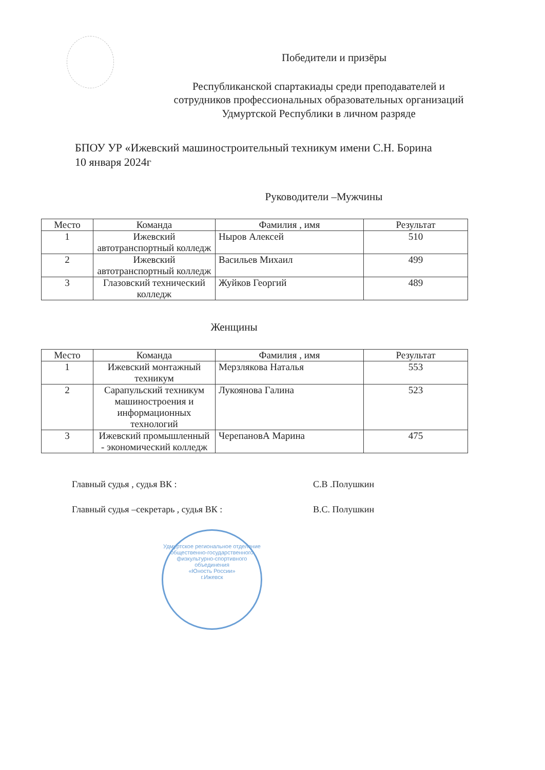Победители и призёры
Республиканской спартакиады среди преподавателей и
сотрудников профессиональных образовательных организаций
Удмуртской Республики в личном разряде
БПОУ УР «Ижевский машиностроительный техникум имени С.Н. Борина
10 января 2024г
Руководители –Мужчины
| Место | Команда | Фамилия , имя | Результат |
| --- | --- | --- | --- |
| 1 | Ижевский автотранспортный колледж | Ныров Алексей | 510 |
| 2 | Ижевский автотранспортный колледж | Васильев Михаил | 499 |
| 3 | Глазовский технический колледж | Жуйков Георгий | 489 |
Женщины
| Место | Команда | Фамилия , имя | Результат |
| --- | --- | --- | --- |
| 1 | Ижевский монтажный техникум | Мерзлякова Наталья | 553 |
| 2 | Сарапульский техникум машиностроения и информационных технологий | Лукоянова Галина | 523 |
| 3 | Ижевский промышленный - экономический колледж | ЧерепановА Марина | 475 |
Главный судья , судья ВК : С.В .Полушкин
Главный судья –секретарь , судья ВК : В.С. Полушкин
Удмуртское региональное отделение общественно-государственного физкультурно-спортивного объединения
«Юность России»
г.Ижевск